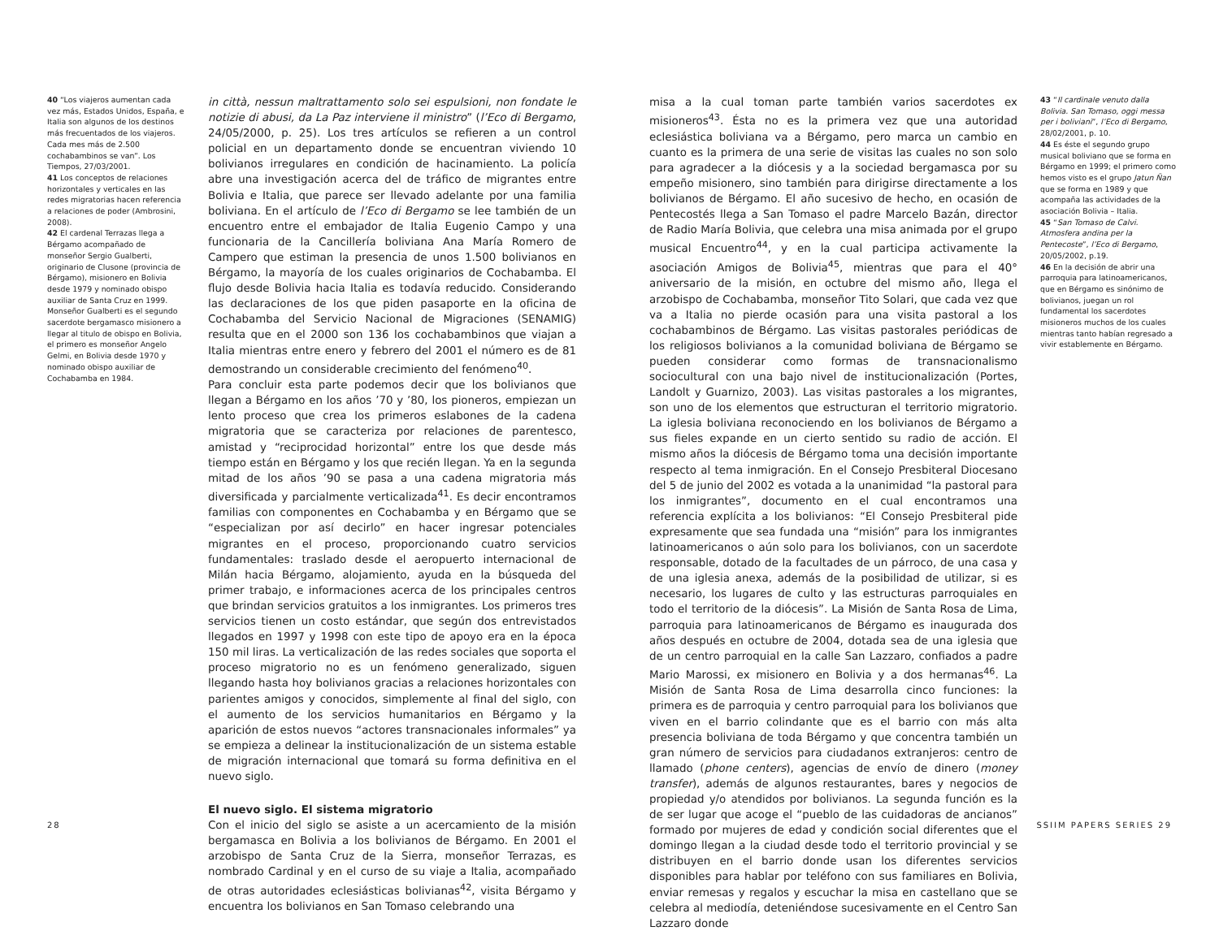40 “Los viajeros aumentan cada vez más, Estados Unidos, España, e Italia son algunos de los destinos más frecuentados de los viajeros. Cada mes más de 2.500 cochabambinos se van”. Los Tiempos, 27/03/2001.
41 Los conceptos de relaciones horizontales y verticales en las redes migratorias hacen referencia a relaciones de poder (Ambrosini, 2008).
42 El cardenal Terrazas llega a Bérgamo acompañado de monseñor Sergio Gualberti, originario de Clusone (provincia de Bérgamo), misionero en Bolivia desde 1979 y nominado obispo auxiliar de Santa Cruz en 1999. Monseñor Gualberti es el segundo sacerdote bergamasco misionero a llegar al titulo de obispo en Bolivia, el primero es monseñor Angelo Gelmi, en Bolivia desde 1970 y nominado obispo auxiliar de Cochabamba en 1984.
in città, nessun maltrattamento solo sei espulsioni, non fondate le notizie di abusi, da La Paz interviene il ministro” (l’Eco di Bergamo, 24/05/2000, p. 25). Los tres artículos se refieren a un control policial en un departamento donde se encuentran viviendo 10 bolivianos irregulares en condición de hacinamiento. La policía abre una investigación acerca del de tráfico de migrantes entre Bolivia e Italia, que parece ser llevado adelante por una familia boliviana. En el artículo de l’Eco di Bergamo se lee también de un encuentro entre el embajador de Italia Eugenio Campo y una funcionaria de la Cancillería boliviana Ana María Romero de Campero que estiman la presencia de unos 1.500 bolivianos en Bérgamo, la mayoría de los cuales originarios de Cochabamba. El flujo desde Bolivia hacia Italia es todavía reducido. Considerando las declaraciones de los que piden pasaporte en la oficina de Cochabamba del Servicio Nacional de Migraciones (SENAMIG) resulta que en el 2000 son 136 los cochabambinos que viajan a Italia mientras entre enero y febrero del 2001 el número es de 81 demostrando un considerable crecimiento del fenómeno<sup>40</sup>.
Para concluir esta parte podemos decir que los bolivianos que llegan a Bérgamo en los años ’70 y ’80, los pioneros, empiezan un lento proceso que crea los primeros eslabones de la cadena migratoria que se caracteriza por relaciones de parentesco, amistad y “reciprocidad horizontal” entre los que desde más tiempo están en Bérgamo y los que recién llegan. Ya en la segunda mitad de los años ’90 se pasa a una cadena migratoria más diversificada y parcialmente verticalizada<sup>41</sup>. Es decir encontramos familias con componentes en Cochabamba y en Bérgamo que se “especializan por así decirlo” en hacer ingresar potenciales migrantes en el proceso, proporcionando cuatro servicios fundamentales: traslado desde el aeropuerto internacional de Milán hacia Bérgamo, alojamiento, ayuda en la búsqueda del primer trabajo, e informaciones acerca de los principales centros que brindan servicios gratuitos a los inmigrantes. Los primeros tres servicios tienen un costo estándar, que según dos entrevistados llegados en 1997 y 1998 con este tipo de apoyo era en la época 150 mil liras. La verticalización de las redes sociales que soporta el proceso migratorio no es un fenómeno generalizado, siguen llegando hasta hoy bolivianos gracias a relaciones horizontales con parientes amigos y conocidos, simplemente al final del siglo, con el aumento de los servicios humanitarios en Bérgamo y la aparición de estos nuevos “actores transnacionales informales” ya se empieza a delinear la institucionalización de un sistema estable de migración internacional que tomará su forma definitiva en el nuevo siglo.
El nuevo siglo. El sistema migratorio
Con el inicio del siglo se asiste a un acercamiento de la misión bergamasca en Bolivia a los bolivianos de Bérgamo. En 2001 el arzobispo de Santa Cruz de la Sierra, monseñor Terrazas, es nombrado Cardinal y en el curso de su viaje a Italia, acompañado de otras autoridades eclesiásticas bolivianas<sup>42</sup>, visita Bérgamo y encuentra los bolivianos en San Tomaso celebrando una
misa a la cual toman parte también varios sacerdotes ex misioneros<sup>43</sup>. Ésta no es la primera vez que una autoridad eclesiástica boliviana va a Bérgamo, pero marca un cambio en cuanto es la primera de una serie de visitas las cuales no son solo para agradecer a la diócesis y a la sociedad bergamasca por su empeño misionero, sino también para dirigirse directamente a los bolivianos de Bérgamo. El año sucesivo de hecho, en ocasión de Pentecostés llega a San Tomaso el padre Marcelo Bazán, director de Radio María Bolivia, que celebra una misa animada por el grupo musical Encuentro<sup>44</sup>, y en la cual participa activamente la asociación Amigos de Bolivia<sup>45</sup>, mientras que para el 40° aniversario de la misión, en octubre del mismo año, llega el arzobispo de Cochabamba, monseñor Tito Solari, que cada vez que va a Italia no pierde ocasión para una visita pastoral a los cochabambinos de Bérgamo. Las visitas pastorales periódicas de los religiosos bolivianos a la comunidad boliviana de Bérgamo se pueden considerar como formas de transnacionalismo sociocultural con una bajo nivel de institucionalización (Portes, Landolt y Guarnizo, 2003). Las visitas pastorales a los migrantes, son uno de los elementos que estructuran el territorio migratorio. La iglesia boliviana reconociendo en los bolivianos de Bérgamo a sus fieles expande en un cierto sentido su radio de acción. El mismo años la diócesis de Bérgamo toma una decisión importante respecto al tema inmigración. En el Consejo Presbiteral Diocesano del 5 de junio del 2002 es votada a la unanimidad “la pastoral para los inmigrantes”, documento en el cual encontramos una referencia explícita a los bolivianos: “El Consejo Presbiteral pide expresamente que sea fundada una “misión” para los inmigrantes latinoamericanos o aún solo para los bolivianos, con un sacerdote responsable, dotado de la facultades de un párroco, de una casa y de una iglesia anexa, además de la posibilidad de utilizar, si es necesario, los lugares de culto y las estructuras parroquiales en todo el territorio de la diócesis”. La Misión de Santa Rosa de Lima, parroquia para latinoamericanos de Bérgamo es inaugurada dos años después en octubre de 2004, dotada sea de una iglesia que de un centro parroquial en la calle San Lazzaro, confiados a padre Mario Marossi, ex misionero en Bolivia y a dos hermanas<sup>46</sup>. La Misión de Santa Rosa de Lima desarrolla cinco funciones: la primera es de parroquia y centro parroquial para los bolivianos que viven en el barrio colindante que es el barrio con más alta presencia boliviana de toda Bérgamo y que concentra también un gran número de servicios para ciudadanos extranjeros: centro de llamado (phone centers), agencias de envío de dinero (money transfer), además de algunos restaurantes, bares y negocios de propiedad y/o atendidos por bolivianos. La segunda función es la de ser lugar que acoge el “pueblo de las cuidadoras de ancianos” formado por mujeres de edad y condición social diferentes que el domingo llegan a la ciudad desde todo el territorio provincial y se distribuyen en el barrio donde usan los diferentes servicios disponibles para hablar por teléfono con sus familiares en Bolivia, enviar remesas y regalos y escuchar la misa en castellano que se celebra al mediodía, deteniéndose sucesivamente en el Centro San Lazzaro donde
43 “Il cardinale venuto dalla Bolivia. San Tomaso, oggi messa per i boliviani”, l’Eco di Bergamo, 28/02/2001, p. 10.
44 Es éste el segundo grupo musical boliviano que se forma en Bérgamo en 1999; el primero como hemos visto es el grupo Jatun Ñan que se forma en 1989 y que acompaña las actividades de la asociación Bolivia – Italia.
45 “San Tomaso de Calvi. Atmosfera andina per la Pentecoste”, l’Eco di Bergamo, 20/05/2002, p.19.
46 En la decisión de abrir una parroquia para latinoamericanos, que en Bérgamo es sinónimo de bolivianos, juegan un rol fundamental los sacerdotes misioneros muchos de los cuales mientras tanto habían regresado a vivir establemente en Bérgamo.
28 SSIIM PAPERS SERIES 29